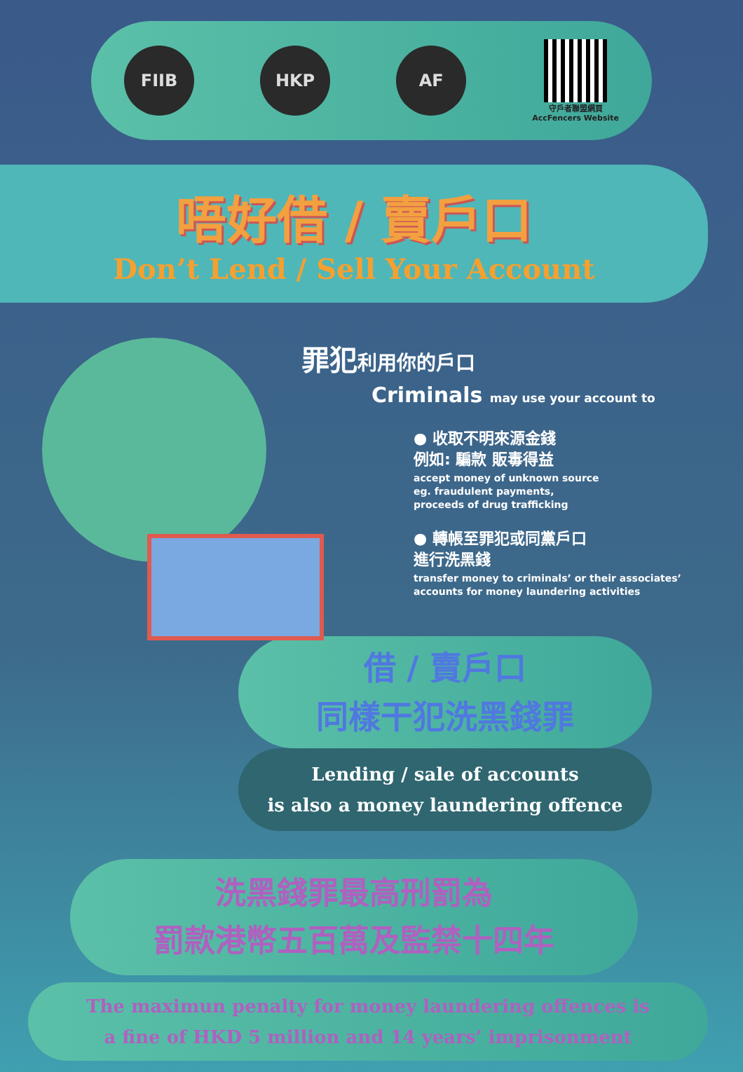FIIB HKP AF
守戶者聯盟網頁
AccFencers Website
唔好借 / 賣戶口
Don’t Lend / Sell Your Account
罪犯利用你的戶口
Criminals may use your account to
● 收取不明來源金錢
例如: 騙款 販毒得益
accept money of unknown source
eg. fraudulent payments,
proceeds of drug trafficking
● 轉帳至罪犯或同黨戶口
進行洗黑錢
transfer money to criminals’ or their associates’
accounts for money laundering activities
借 / 賣戶口
同樣干犯洗黑錢罪
Lending / sale of accounts
is also a money laundering offence
洗黑錢罪最高刑罰為
罰款港幣五百萬及監禁十四年
The maximun penalty for money laundering offences is
a fine of HKD 5 million and 14 years’ imprisonment